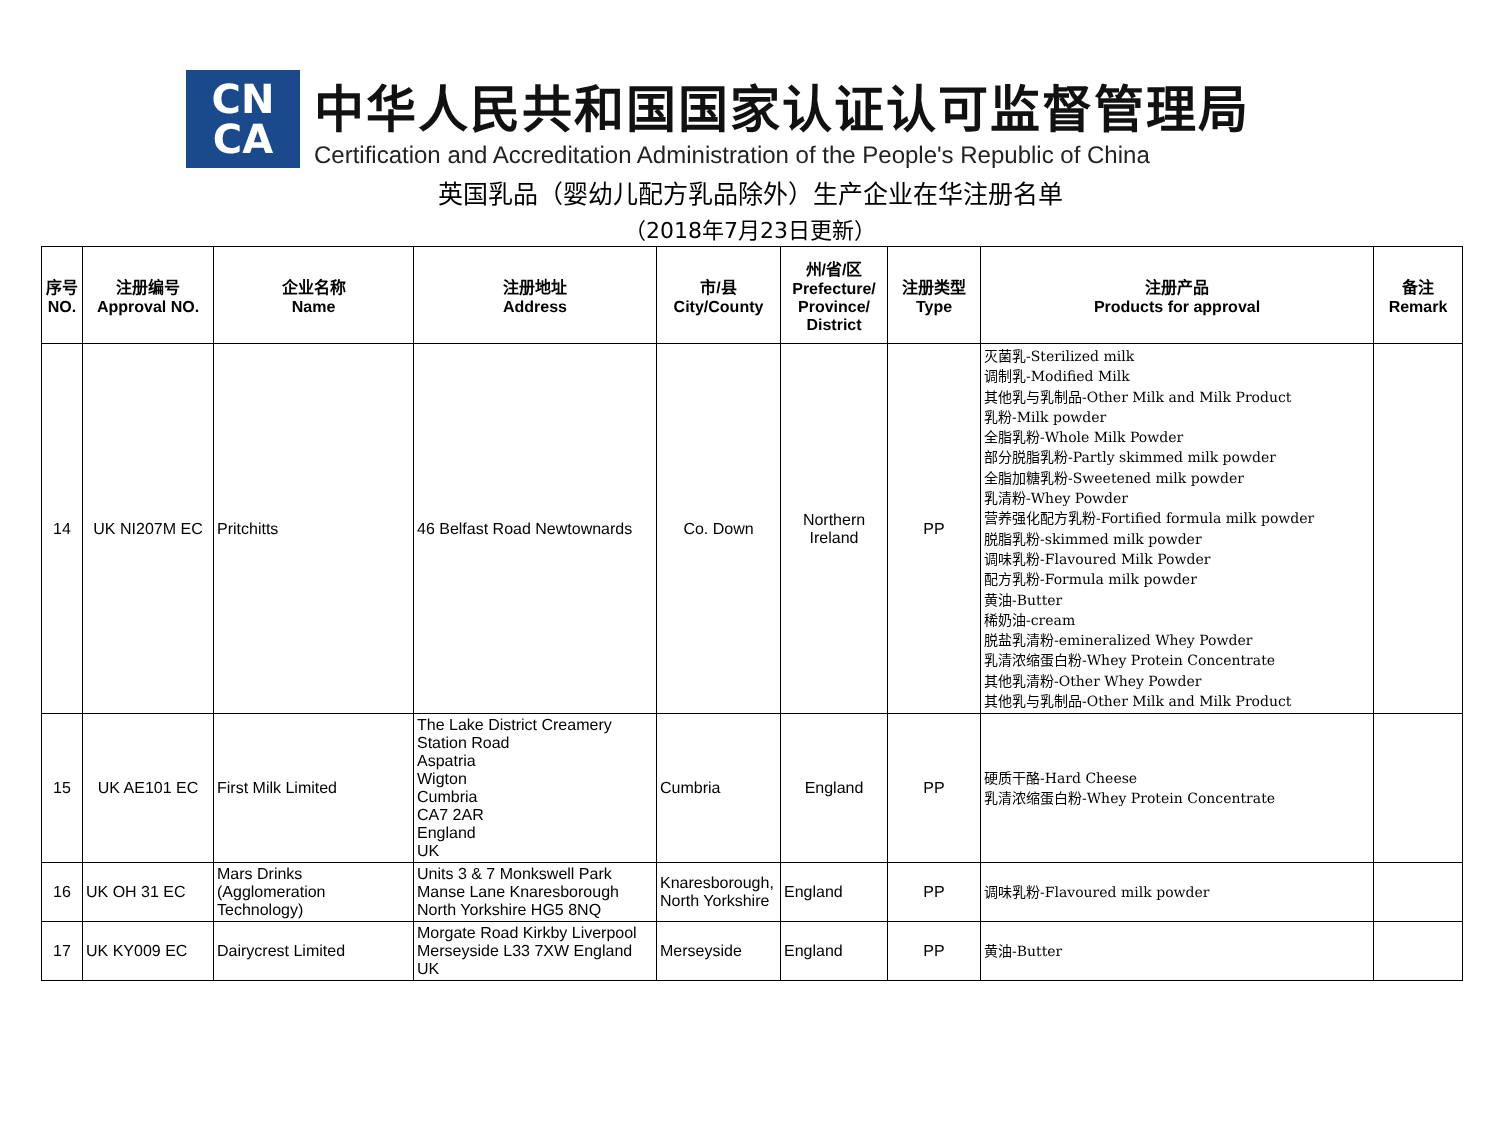CN
CA
中华人民共和国国家认证认可监督管理局
Certification and Accreditation Administration of the People's Republic of China
英国乳品（婴幼儿配方乳品除外）生产企业在华注册名单
（2018年7月23日更新）
| 序号 NO. | 注册编号 Approval NO. | 企业名称 Name | 注册地址 Address | 市/县 City/County | 州/省/区 Prefecture/ Province/ District | 注册类型 Type | 注册产品 Products for approval | 备注 Remark |
| --- | --- | --- | --- | --- | --- | --- | --- | --- |
| 14 | UK NI207M EC | Pritchitts | 46 Belfast Road Newtownards | Co. Down | Northern Ireland | PP | 灭菌乳-Sterilized milk 调制乳-Modified Milk 其他乳与乳制品-Other Milk and Milk Product 乳粉-Milk powder 全脂乳粉-Whole Milk Powder 部分脱脂乳粉-Partly skimmed milk powder 全脂加糖乳粉-Sweetened milk powder 乳清粉-Whey Powder 营养强化配方乳粉-Fortified formula milk powder 脱脂乳粉-skimmed milk powder 调味乳粉-Flavoured Milk Powder 配方乳粉-Formula milk powder 黄油-Butter 稀奶油-cream 脱盐乳清粉-emineralized Whey Powder 乳清浓缩蛋白粉-Whey Protein Concentrate 其他乳清粉-Other Whey Powder 其他乳与乳制品-Other Milk and Milk Product | |
| 15 | UK AE101 EC | First Milk Limited | The Lake District Creamery Station Road Aspatria Wigton Cumbria CA7 2AR England UK | Cumbria | England | PP | 硬质干酪-Hard Cheese 乳清浓缩蛋白粉-Whey Protein Concentrate | |
| 16 | UK OH 31 EC | Mars Drinks (Agglomeration Technology) | Units 3 & 7 Monkswell Park Manse Lane Knaresborough North Yorkshire HG5 8NQ | Knaresborough, North Yorkshire | England | PP | 调味乳粉-Flavoured milk powder | |
| 17 | UK KY009 EC | Dairycrest Limited | Morgate Road Kirkby Liverpool Merseyside L33 7XW England UK | Merseyside | England | PP | 黄油-Butter | |